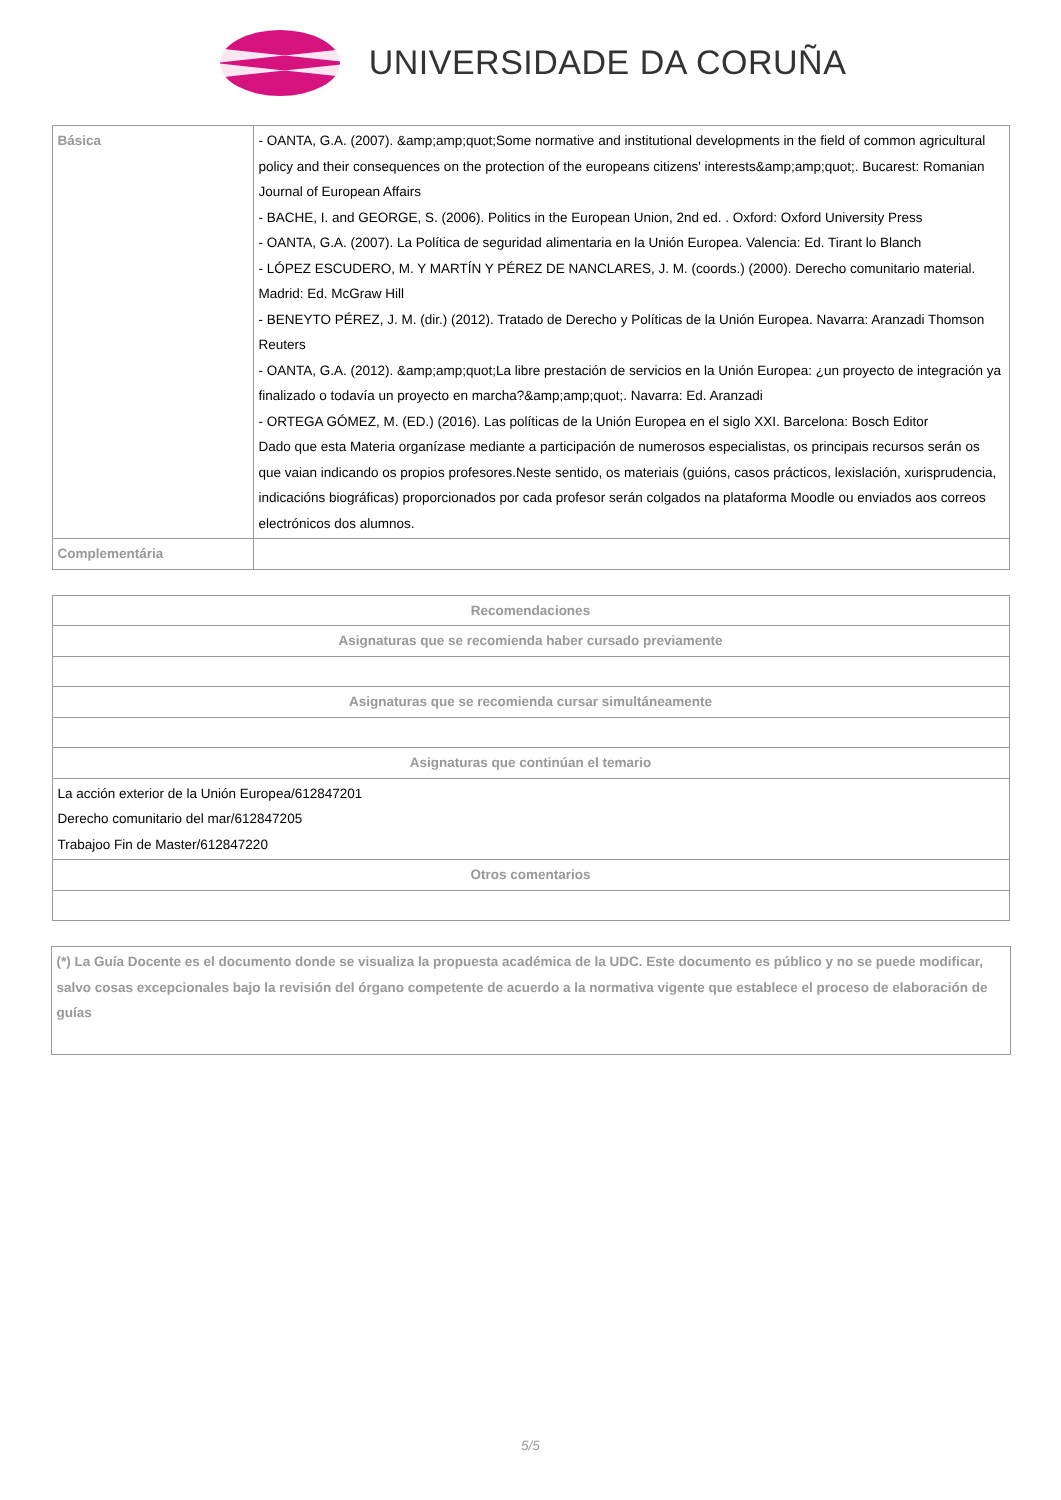UNIVERSIDADE DA CORUÑA
| Básica | - OANTA, G.A. (2007). &amp;amp;quot;Some normative and institutional developments in the field of common agricultural policy and their consequences on the protection of the europeans citizens' interests&amp;amp;quot;. Bucarest: Romanian Journal of European Affairs - BACHE, I. and GEORGE, S. (2006). Politics in the European Union, 2nd ed. . Oxford: Oxford University Press - OANTA, G.A. (2007). La Política de seguridad alimentaria en la Unión Europea. Valencia: Ed. Tirant lo Blanch - LÓPEZ ESCUDERO, M. Y MARTÍN Y PÉREZ DE NANCLARES, J. M. (coords.) (2000). Derecho comunitario material. Madrid: Ed. McGraw Hill - BENEYTO PÉREZ, J. M. (dir.) (2012). Tratado de Derecho y Políticas de la Unión Europea. Navarra: Aranzadi Thomson Reuters - OANTA, G.A. (2012). &amp;amp;quot;La libre prestación de servicios en la Unión Europea: ¿un proyecto de integración ya finalizado o todavía un proyecto en marcha?&amp;amp;quot;. Navarra: Ed. Aranzadi - ORTEGA GÓMEZ, M. (ED.) (2016). Las políticas de la Unión Europea en el siglo XXI. Barcelona: Bosch Editor Dado que esta Materia organízase mediante a participación de numerosos especialistas, os principais recursos serán os que vaian indicando os propios profesores.Neste sentido, os materiais (guións, casos prácticos, lexislación, xurisprudencia, indicacións biográficas) proporcionados por cada profesor serán colgados na plataforma Moodle ou enviados aos correos electrónicos dos alumnos. |
| Complementária | |
| Recomendaciones |
| --- |
| Asignaturas que se recomienda haber cursado previamente |
| Asignaturas que se recomienda cursar simultáneamente |
| Asignaturas que continúan el temario |
| La acción exterior de la Unión Europea/612847201 Derecho comunitario del mar/612847205 Trabajoo Fin de Master/612847220 |
| Otros comentarios |
(*) La Guía Docente es el documento donde se visualiza la propuesta académica de la UDC. Este documento es público y no se puede modificar, salvo cosas excepcionales bajo la revisión del órgano competente de acuerdo a la normativa vigente que establece el proceso de elaboración de guías
5/5